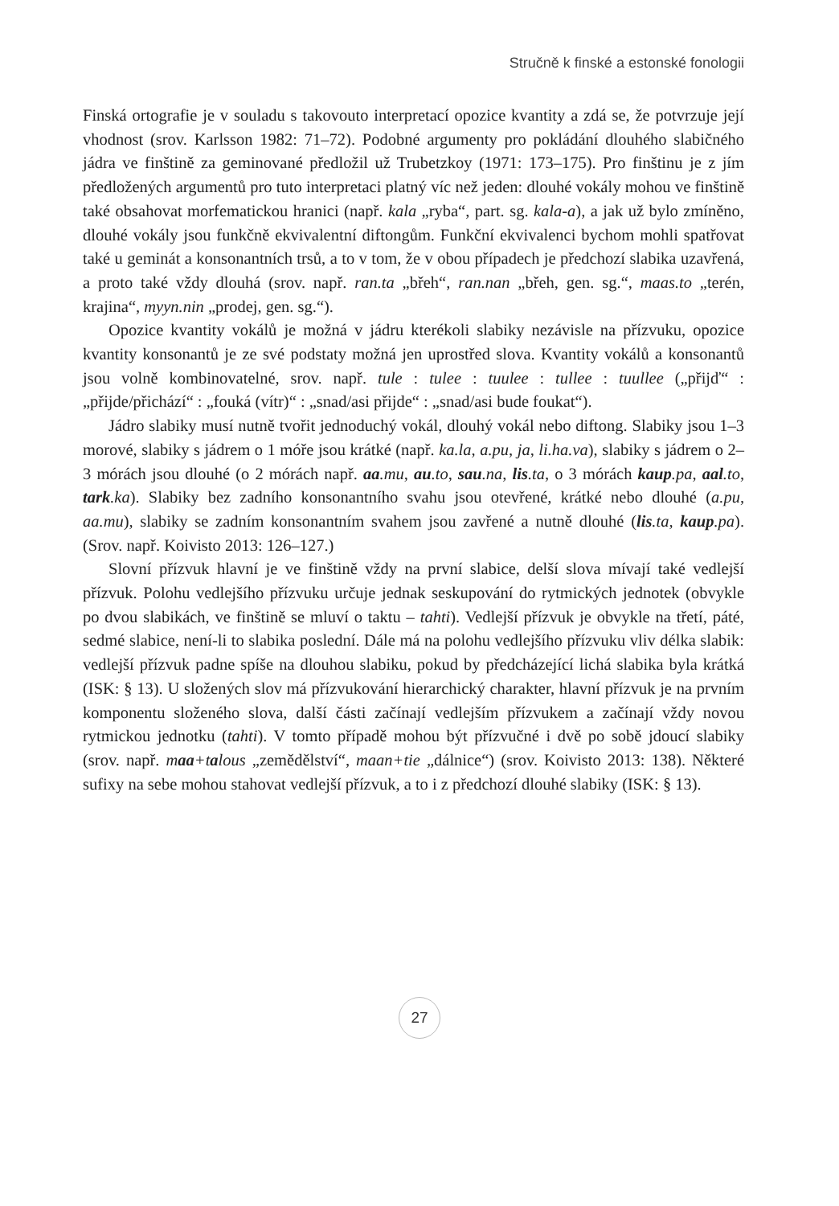Stručně k finské a estonské fonologii
Finská ortografie je v souladu s takovouto interpretací opozice kvantity a zdá se, že potvrzuje její vhodnost (srov. Karlsson 1982: 71–72). Podobné argumenty pro pokládání dlouhého slabičného jádra ve finštině za geminované předložil už Trubetzkoy (1971: 173–175). Pro finštinu je z jím předložených argumentů pro tuto interpretaci platný víc než jeden: dlouhé vokály mohou ve finštině také obsahovat morfematickou hranici (např. kala „ryba“, part. sg. kala-a), a jak už bylo zmíněno, dlouhé vokály jsou funkčně ekvivalentní diftongům. Funkční ekvivalenci bychom mohli spatřovat také u geminát a konsonantních trsů, a to v tom, že v obou případech je předchozí slabika uzavřená, a proto také vždy dlouhá (srov. např. ran.ta „břeh“, ran.nan „břeh, gen. sg.“, maas.to „terén, krajina“, myyn.nin „prodej, gen. sg.“).
Opozice kvantity vokálů je možná v jádru kterékoli slabiky nezávisle na přízvuku, opozice kvantity konsonantů je ze své podstaty možná jen uprostřed slova. Kvantity vokálů a konsonantů jsou volně kombinovatelné, srov. např. tule : tulee : tuulee : tullee : tuullee („přijď“ : „přijde/přichází“ : „fouká (vítr)“ : „snad/asi přijde“ : „snad/asi bude foukat“).
Jádro slabiky musí nutně tvořit jednoduchý vokál, dlouhý vokál nebo diftong. Slabiky jsou 1–3 morové, slabiky s jádrem o 1 móře jsou krátké (např. ka.la, a.pu, ja, li.ha.va), slabiky s jádrem o 2–3 mórách jsou dlouhé (o 2 mórách např. aa.mu, au.to, sau.na, lis.ta, o 3 mórách kaup.pa, aal.to, tark.ka). Slabiky bez zadního konsonantního svahu jsou otevřené, krátké nebo dlouhé (a.pu, aa.mu), slabiky se zadním konsonantním svahem jsou zavřené a nutně dlouhé (lis.ta, kaup.pa). (Srov. např. Koivisto 2013: 126–127.)
Slovní přízvuk hlavní je ve finštině vždy na první slabice, delší slova mívají také vedlejší přízvuk. Polohu vedlejšího přízvuku určuje jednak seskupování do rytmických jednotek (obvykle po dvou slabikách, ve finštině se mluví o taktu – tahti). Vedlejší přízvuk je obvykle na třetí, páté, sedmé slabice, není-li to slabika poslední. Dále má na polohu vedlejšího přízvuku vliv délka slabik: vedlejší přízvuk padne spíše na dlouhou slabiku, pokud by předcházející lichá slabika byla krátká (ISK: § 13). U složených slov má přízvukování hierarchický charakter, hlavní přízvuk je na prvním komponentu složeného slova, další části začínají vedlejším přízvukem a začínají vždy novou rytmickou jednotku (tahti). V tomto případě mohou být přízvučné i dvě po sobě jdoucí slabiky (srov. např. maa+talous „zemědělství“, maan+tie „dálnice“) (srov. Koivisto 2013: 138). Některé sufixy na sebe mohou stahovat vedlejší přízvuk, a to i z předchozí dlouhé slabiky (ISK: § 13).
27